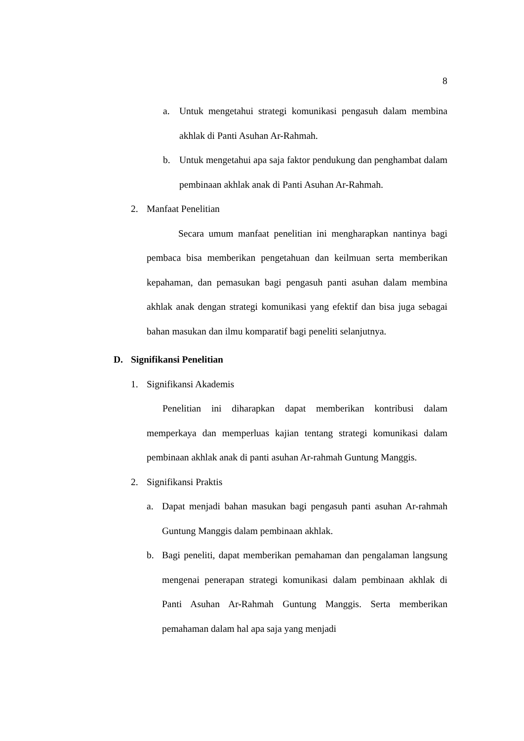8
a. Untuk mengetahui strategi komunikasi pengasuh dalam membina akhlak di Panti Asuhan Ar-Rahmah.
b. Untuk mengetahui apa saja faktor pendukung dan penghambat dalam pembinaan akhlak anak di Panti Asuhan Ar-Rahmah.
2. Manfaat Penelitian
Secara umum manfaat penelitian ini mengharapkan nantinya bagi pembaca bisa memberikan pengetahuan dan keilmuan serta memberikan kepahaman, dan pemasukan bagi pengasuh panti asuhan dalam membina akhlak anak dengan strategi komunikasi yang efektif dan bisa juga sebagai bahan masukan dan ilmu komparatif bagi peneliti selanjutnya.
D. Signifikansi Penelitian
1. Signifikansi Akademis
Penelitian ini diharapkan dapat memberikan kontribusi dalam memperkaya dan memperluas kajian tentang strategi komunikasi dalam pembinaan akhlak anak di panti asuhan Ar-rahmah Guntung Manggis.
2. Signifikansi Praktis
a. Dapat menjadi bahan masukan bagi pengasuh panti asuhan Ar-rahmah Guntung Manggis dalam pembinaan akhlak.
b. Bagi peneliti, dapat memberikan pemahaman dan pengalaman langsung mengenai penerapan strategi komunikasi dalam pembinaan akhlak di Panti Asuhan Ar-Rahmah Guntung Manggis. Serta memberikan pemahaman dalam hal apa saja yang menjadi